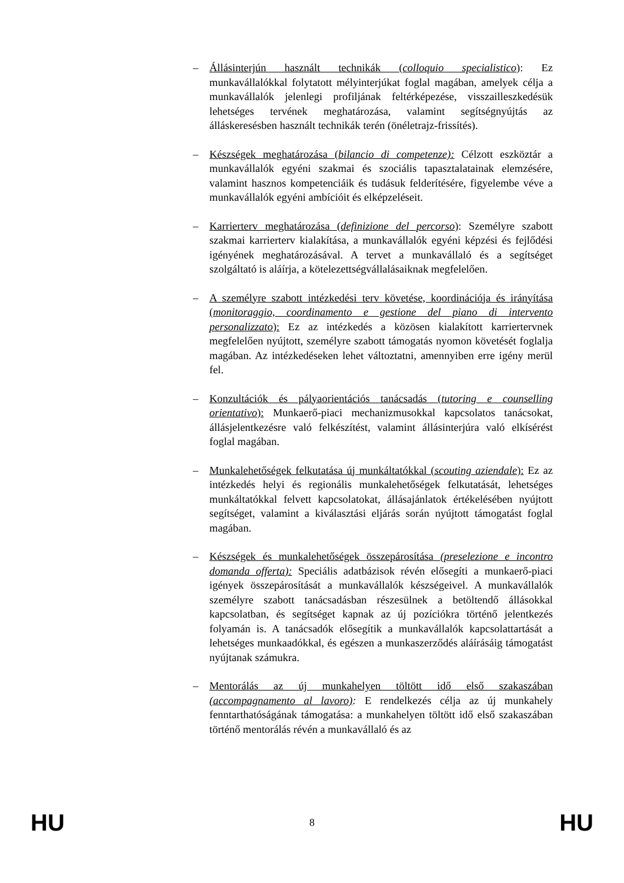– Állásinterjún használt technikák (colloquio specialistico): Ez munkavállalókkal folytatott mélyinterjúkat foglal magában, amelyek célja a munkavállalók jelenlegi profiljának feltérképezése, visszailleszkedésük lehetséges tervének meghatározása, valamint segítségnyújtás az álláskeresésben használt technikák terén (önéletrajz-frissítés).
– Készségek meghatározása (bilancio di competenze): Célzott eszköztár a munkavállalók egyéni szakmai és szociális tapasztalatainak elemzésére, valamint hasznos kompetenciáik és tudásuk felderítésére, figyelembe véve a munkavállalók egyéni ambícióit és elképzeléseit.
– Karrierterv meghatározása (definizione del percorso): Személyre szabott szakmai karrierterv kialakítása, a munkavállalók egyéni képzési és fejlődési igényének meghatározásával. A tervet a munkavállaló és a segítséget szolgáltató is aláírja, a kötelezettségvállalásaiknak megfelelően.
– A személyre szabott intézkedési terv követése, koordinációja és irányítása (monitoraggio, coordinamento e gestione del piano di intervento personalizzato): Ez az intézkedés a közösen kialakított karriertervnek megfelelően nyújtott, személyre szabott támogatás nyomon követését foglalja magában. Az intézkedéseken lehet változtatni, amennyiben erre igény merül fel.
– Konzultációk és pályaorientációs tanácsadás (tutoring e counselling orientativo): Munkaerő-piaci mechanizmusokkal kapcsolatos tanácsokat, állásjelentkezésre való felkészítést, valamint állásinterjúra való elkísérést foglal magában.
– Munkalehetőségek felkutatása új munkáltatókkal (scouting aziendale): Ez az intézkedés helyi és regionális munkalehetőségek felkutatását, lehetséges munkáltatókkal felvett kapcsolatokat, állásajánlatok értékelésében nyújtott segítséget, valamint a kiválasztási eljárás során nyújtott támogatást foglal magában.
– Készségek és munkalehetőségek összepárosítása (preselezione e incontro domanda offerta): Speciális adatbázisok révén elősegíti a munkaerő-piaci igények összepárosítását a munkavállalók készségeivel. A munkavállalók személyre szabott tanácsadásban részesülnek a betöltendő állásokkal kapcsolatban, és segítséget kapnak az új pozíciókra történő jelentkezés folyamán is. A tanácsadók elősegítik a munkavállalók kapcsolattartását a lehetséges munkaadókkal, és egészen a munkaszerződés aláírásáig támogatást nyújtanak számukra.
– Mentorálás az új munkahelyen töltött idő első szakaszában (accompagnamento al lavoro): E rendelkezés célja az új munkahely fenntarthatóságának támogatása: a munkahelyen töltött idő első szakaszában történő mentorálás révén a munkavállaló és az
HU 8 HU